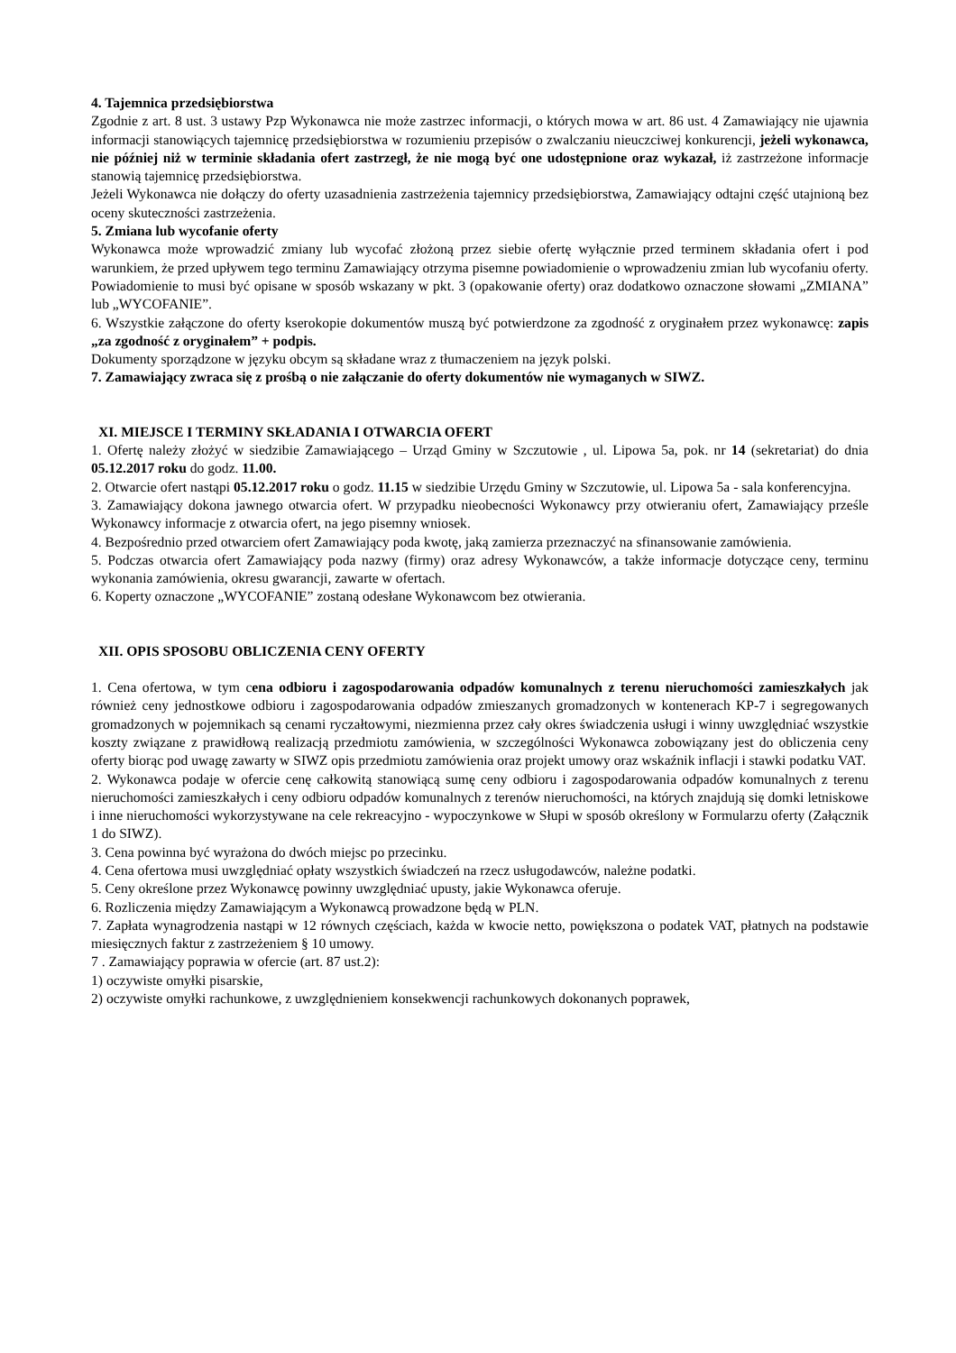4. Tajemnica przedsiębiorstwa
Zgodnie z art. 8 ust. 3 ustawy Pzp Wykonawca nie może zastrzec informacji, o których mowa w art. 86 ust. 4 Zamawiający nie ujawnia informacji stanowiących tajemnicę przedsiębiorstwa w rozumieniu przepisów o zwalczaniu nieuczciwej konkurencji, jeżeli wykonawca, nie później niż w terminie składania ofert zastrzegł, że nie mogą być one udostępnione oraz wykazał, iż zastrzeżone informacje stanowią tajemnicę przedsiębiorstwa.
Jeżeli Wykonawca nie dołączy do oferty uzasadnienia zastrzeżenia tajemnicy przedsiębiorstwa, Zamawiający odtajni część utajnioną bez oceny skuteczności zastrzeżenia.
5. Zmiana lub wycofanie oferty
Wykonawca może wprowadzić zmiany lub wycofać złożoną przez siebie ofertę wyłącznie przed terminem składania ofert i pod warunkiem, że przed upływem tego terminu Zamawiający otrzyma pisemne powiadomienie o wprowadzeniu zmian lub wycofaniu oferty. Powiadomienie to musi być opisane w sposób wskazany w pkt. 3 (opakowanie oferty) oraz dodatkowo oznaczone słowami „ZMIANA” lub „WYCOFANIE”.
6. Wszystkie załączone do oferty kserokopie dokumentów muszą być potwierdzone za zgodność z oryginałem przez wykonawcę: zapis „za zgodność z oryginałem” + podpis.
Dokumenty sporządzone w języku obcym są składane wraz z tłumaczeniem na język polski.
7. Zamawiający zwraca się z prośbą o nie załączanie do oferty dokumentów nie wymaganych w SIWZ.
XI. MIEJSCE I TERMINY SKŁADANIA I OTWARCIA OFERT
1. Ofertę należy złożyć w siedzibie Zamawiającego – Urząd Gminy w Szczutowie , ul. Lipowa 5a, pok. nr 14 (sekretariat) do dnia 05.12.2017 roku do godz. 11.00.
2. Otwarcie ofert nastąpi 05.12.2017 roku o godz. 11.15 w siedzibie Urzędu Gminy w Szczutowie, ul. Lipowa 5a - sala konferencyjna.
3. Zamawiający dokona jawnego otwarcia ofert. W przypadku nieobecności Wykonawcy przy otwieraniu ofert, Zamawiający prześle Wykonawcy informacje z otwarcia ofert, na jego pisemny wniosek.
4. Bezpośrednio przed otwarciem ofert Zamawiający poda kwotę, jaką zamierza przeznaczyć na sfinansowanie zamówienia.
5. Podczas otwarcia ofert Zamawiający poda nazwy (firmy) oraz adresy Wykonawców, a także informacje dotyczące ceny, terminu wykonania zamówienia, okresu gwarancji, zawarte w ofertach.
6. Koperty oznaczone „WYCOFANIE” zostaną odesłane Wykonawcom bez otwierania.
XII. OPIS SPOSOBU OBLICZENIA CENY OFERTY
1. Cena ofertowa, w tym cena odbioru i zagospodarowania odpadów komunalnych z terenu nieruchomości zamieszkałych jak również ceny jednostkowe odbioru i zagospodarowania odpadów zmieszanych gromadzonych w kontenerach KP-7 i segregowanych gromadzonych w pojemnikach są cenami ryczałtowymi, niezmienna przez cały okres świadczenia usługi i winny uwzględniać wszystkie koszty związane z prawidłową realizacją przedmiotu zamówienia, w szczególności Wykonawca zobowiązany jest do obliczenia ceny oferty biorąc pod uwagę zawarty w SIWZ opis przedmiotu zamówienia oraz projekt umowy oraz wskaźnik inflacji i stawki podatku VAT.
2. Wykonawca podaje w ofercie cenę całkowitą stanowiącą sumę ceny odbioru i zagospodarowania odpadów komunalnych z terenu nieruchomości zamieszkałych i ceny odbioru odpadów komunalnych z terenów nieruchomości, na których znajdują się domki letniskowe i inne nieruchomości wykorzystywane na cele rekreacyjno - wypoczynkowe w Słupi w sposób określony w Formularzu oferty (Załącznik 1 do SIWZ).
3. Cena powinna być wyrażona do dwóch miejsc po przecinku.
4. Cena ofertowa musi uwzględniać opłaty wszystkich świadczeń na rzecz usługodawców, należne podatki.
5. Ceny określone przez Wykonawcę powinny uwzględniać upusty, jakie Wykonawca oferuje.
6. Rozliczenia między Zamawiającym a Wykonawcą prowadzone będą w PLN.
7. Zapłata wynagrodzenia nastąpi w 12 równych częściach, każda w kwocie netto, powiększona o podatek VAT, płatnych na podstawie miesięcznych faktur z zastrzeżeniem § 10 umowy.
7 . Zamawiający poprawia w ofercie (art. 87 ust.2):
1) oczywiste omyłki pisarskie,
2) oczywiste omyłki rachunkowe, z uwzględnieniem konsekwencji rachunkowych dokonanych poprawek,